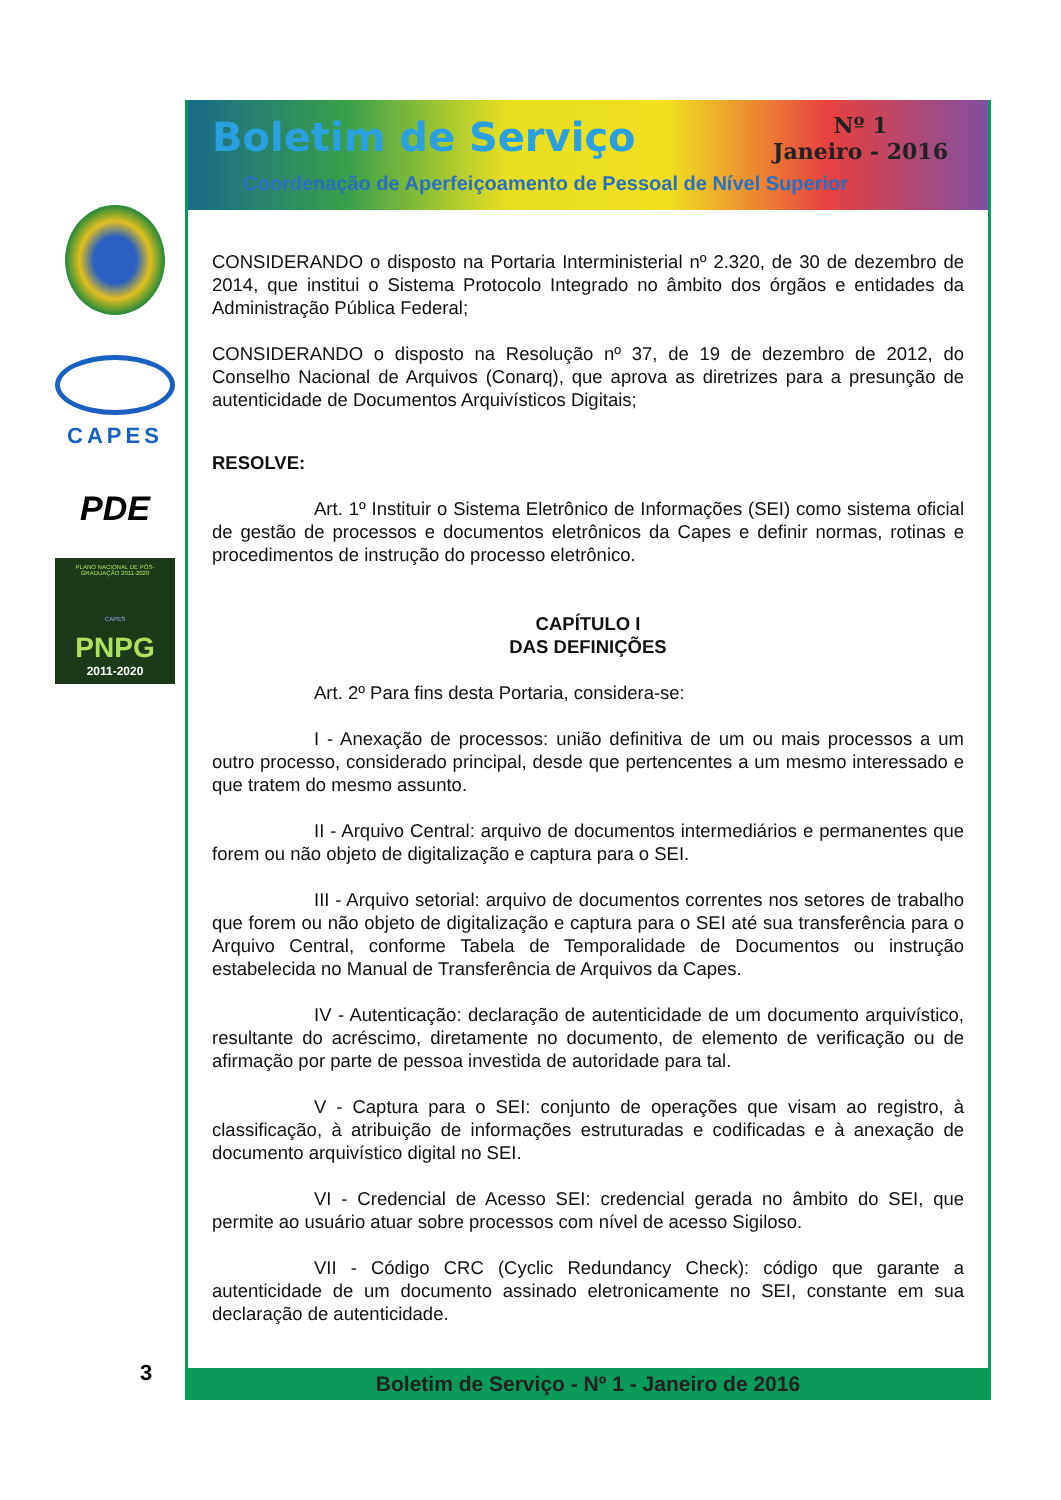CAPES
PDE
PLANO NACIONAL DE PÓS-GRADUAÇÃO 2011-2020
CAPES
PNPG
2011-2020
Boletim de Serviço
Nº 1
Janeiro - 2016
Coordenação de Aperfeiçoamento de Pessoal de Nível Superior
CONSIDERANDO o disposto na Portaria Interministerial nº 2.320, de 30 de dezembro de 2014, que institui o Sistema Protocolo Integrado no âmbito dos órgãos e entidades da Administração Pública Federal;
CONSIDERANDO o disposto na Resolução nº 37, de 19 de dezembro de 2012, do Conselho Nacional de Arquivos (Conarq), que aprova as diretrizes para a presunção de autenticidade de Documentos Arquivísticos Digitais;
RESOLVE:
Art. 1º Instituir o Sistema Eletrônico de Informações (SEI) como sistema oficial de gestão de processos e documentos eletrônicos da Capes e definir normas, rotinas e procedimentos de instrução do processo eletrônico.
CAPÍTULO I
DAS DEFINIÇÕES
Art. 2º Para fins desta Portaria, considera-se:
I - Anexação de processos: união definitiva de um ou mais processos a um outro processo, considerado principal, desde que pertencentes a um mesmo interessado e que tratem do mesmo assunto.
II - Arquivo Central: arquivo de documentos intermediários e permanentes que forem ou não objeto de digitalização e captura para o SEI.
III - Arquivo setorial: arquivo de documentos correntes nos setores de trabalho que forem ou não objeto de digitalização e captura para o SEI até sua transferência para o Arquivo Central, conforme Tabela de Temporalidade de Documentos ou instrução estabelecida no Manual de Transferência de Arquivos da Capes.
IV - Autenticação: declaração de autenticidade de um documento arquivístico, resultante do acréscimo, diretamente no documento, de elemento de verificação ou de afirmação por parte de pessoa investida de autoridade para tal.
V - Captura para o SEI: conjunto de operações que visam ao registro, à classificação, à atribuição de informações estruturadas e codificadas e à anexação de documento arquivístico digital no SEI.
VI - Credencial de Acesso SEI: credencial gerada no âmbito do SEI, que permite ao usuário atuar sobre processos com nível de acesso Sigiloso.
VII - Código CRC (Cyclic Redundancy Check): código que garante a autenticidade de um documento assinado eletronicamente no SEI, constante em sua declaração de autenticidade.
Boletim de Serviço - Nº 1 - Janeiro de 2016
3